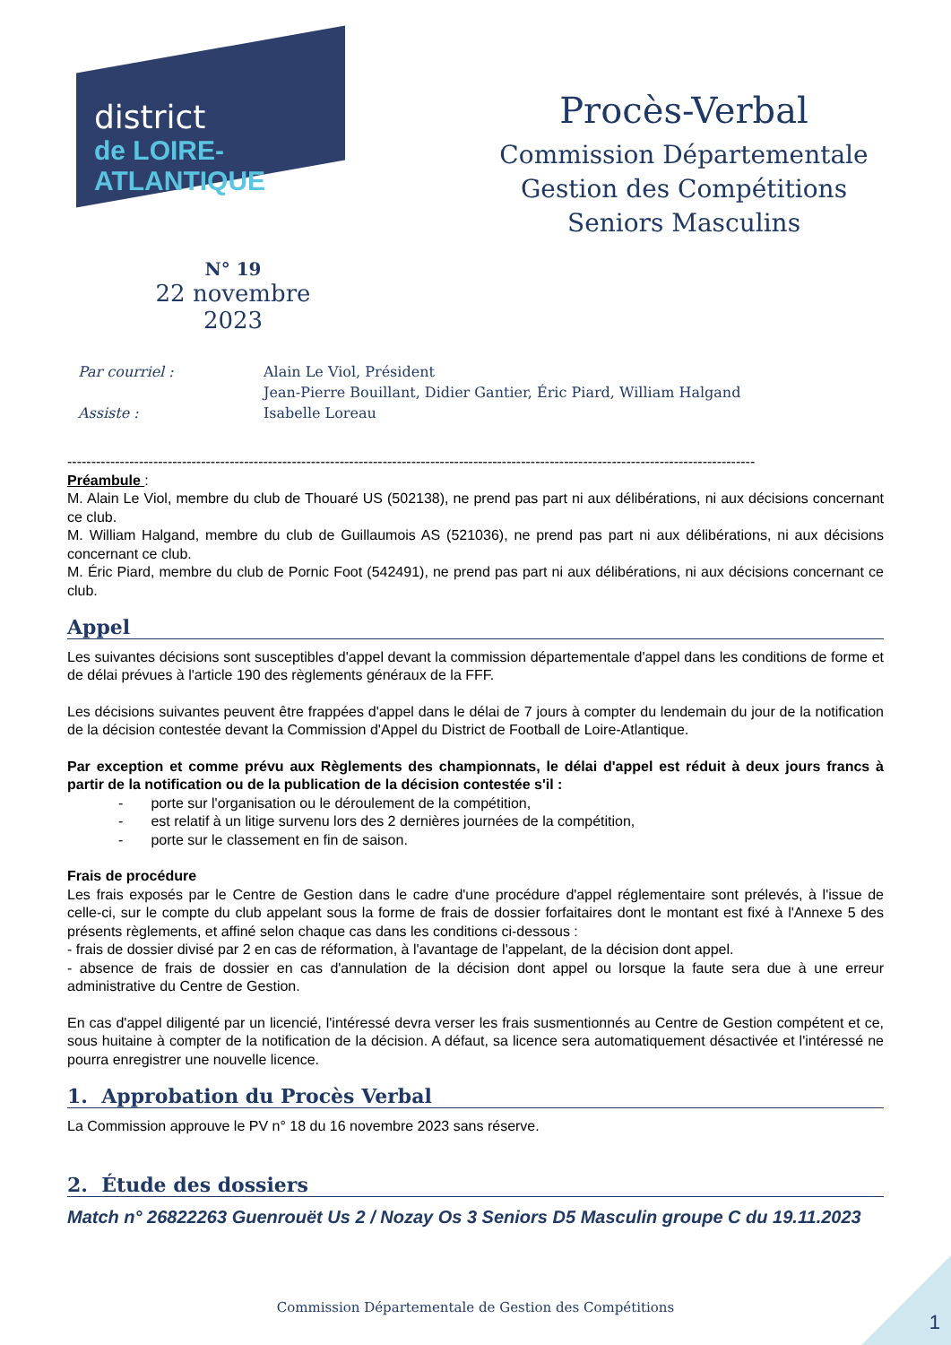district
de LOIRE-ATLANTIQUE
Procès-Verbal
Commission Départementale
Gestion des Compétitions
Seniors Masculins
N° 19
22 novembre 2023
| Par courriel : | Alain Le Viol, Président |
| | Jean-Pierre Bouillant, Didier Gantier, Éric Piard, William Halgand |
| Assiste : | Isabelle Loreau |
------------------------------------------------------------------------------------------------------------------------------------------------
Préambule :
M. Alain Le Viol, membre du club de Thouaré US (502138), ne prend pas part ni aux délibérations, ni aux décisions concernant ce club.
M. William Halgand, membre du club de Guillaumois AS (521036), ne prend pas part ni aux délibérations, ni aux décisions concernant ce club.
M. Éric Piard, membre du club de Pornic Foot (542491), ne prend pas part ni aux délibérations, ni aux décisions concernant ce club.
Appel
Les suivantes décisions sont susceptibles d'appel devant la commission départementale d'appel dans les conditions de forme et de délai prévues à l'article 190 des règlements généraux de la FFF.
Les décisions suivantes peuvent être frappées d'appel dans le délai de 7 jours à compter du lendemain du jour de la notification de la décision contestée devant la Commission d'Appel du District de Football de Loire-Atlantique.
Par exception et comme prévu aux Règlements des championnats, le délai d'appel est réduit à deux jours francs à partir de la notification ou de la publication de la décision contestée s'il :
- porte sur l'organisation ou le déroulement de la compétition,
- est relatif à un litige survenu lors des 2 dernières journées de la compétition,
- porte sur le classement en fin de saison.
Frais de procédure
Les frais exposés par le Centre de Gestion dans le cadre d'une procédure d'appel réglementaire sont prélevés, à l'issue de celle-ci, sur le compte du club appelant sous la forme de frais de dossier forfaitaires dont le montant est fixé à l'Annexe 5 des présents règlements, et affiné selon chaque cas dans les conditions ci-dessous :
- frais de dossier divisé par 2 en cas de réformation, à l'avantage de l'appelant, de la décision dont appel.
- absence de frais de dossier en cas d'annulation de la décision dont appel ou lorsque la faute sera due à une erreur administrative du Centre de Gestion.
En cas d'appel diligenté par un licencié, l'intéressé devra verser les frais susmentionnés au Centre de Gestion compétent et ce, sous huitaine à compter de la notification de la décision. A défaut, sa licence sera automatiquement désactivée et l'intéressé ne pourra enregistrer une nouvelle licence.
1. Approbation du Procès Verbal
La Commission approuve le PV n° 18 du 16 novembre 2023 sans réserve.
2. Étude des dossiers
Match n° 26822263 Guenrouët Us 2 / Nozay Os 3 Seniors D5 Masculin groupe C du 19.11.2023
Commission Départementale de Gestion des Compétitions
1